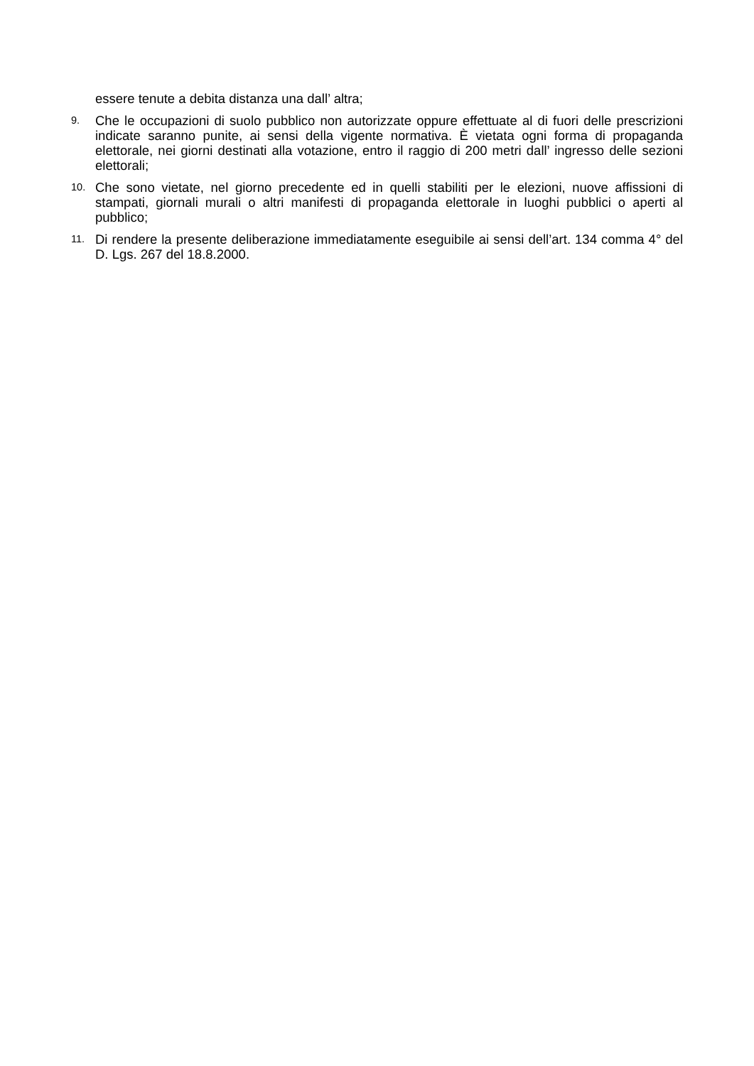essere tenute a debita distanza una dall’ altra;
9.
Che le occupazioni di suolo pubblico non autorizzate oppure effettuate al di fuori delle prescrizioni indicate saranno punite, ai sensi della vigente normativa. È vietata ogni forma di propaganda elettorale, nei giorni destinati alla votazione, entro il raggio di 200 metri dall’ ingresso delle sezioni elettorali;
10.
Che sono vietate, nel giorno precedente ed in quelli stabiliti per le elezioni, nuove affissioni di stampati, giornali murali o altri manifesti di propaganda elettorale in luoghi pubblici o aperti al pubblico;
11.
Di rendere la presente deliberazione immediatamente eseguibile ai sensi dell’art. 134 comma 4° del D. Lgs. 267 del 18.8.2000.